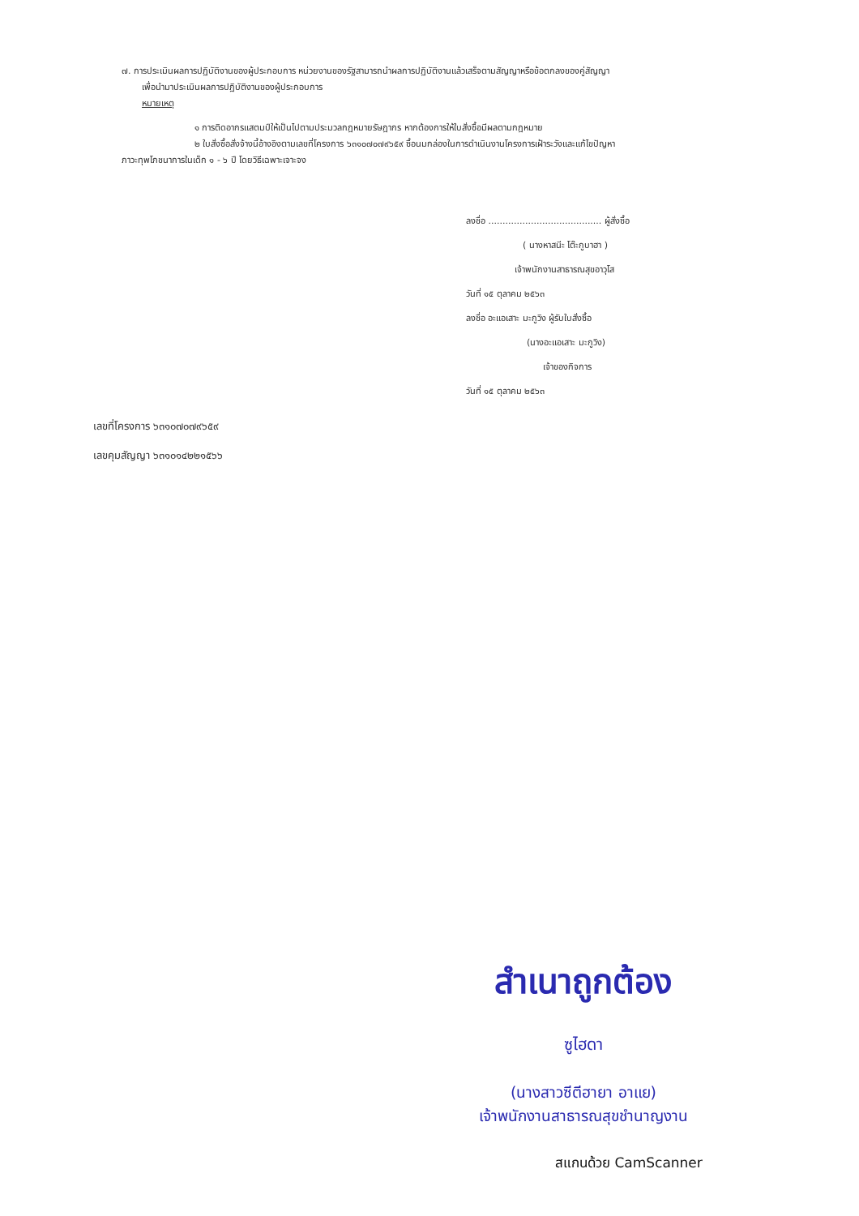๗. การประเมินผลการปฏิบัติงานของผู้ประกอบการ หน่วยงานของรัฐสามารถนำผลการปฏิบัติงานแล้วเสร็จตามสัญญาหรือข้อตกลงของคู่สัญญา
เพื่อนำมาประเมินผลการปฏิบัติงานของผู้ประกอบการ
หมายเหตุ
๑ การติดอากรแสตมป์ให้เป็นไปตามประมวลกฎหมายรัษฎากร หากต้องการให้ใบสั่งซื้อมีผลตามกฎหมาย
๒ ใบสั่งซื้อสั่งจ้างนี้อ้างอิงตามเลขที่โครงการ ๖๓๑๐๗๐๗๙๖๕๙ ซื้อนมกล่องในการดำเนินงานโครงการเฝ้าระวังและแก้ไขปัญหา
ภาวะทุพโภชนาการในเด็ก ๑ - ๖ ปี โดยวิธีเฉพาะเจาะจง
ลงชื่อ ........................................ ผู้สั่งซื้อ
( นางหาสนีะ โต๊ะกูบาฮา )
เจ้าพนักงานสาธารณสุขอาวุโส
วันที่ ๑๕ ตุลาคม ๒๕๖๓
ลงชื่อ อะแอเสาะ มะกูวิง ผู้รับใบสั่งซื้อ
(นางอะแอเสาะ มะกูวิง)
เจ้าของกิจการ
วันที่ ๑๕ ตุลาคม ๒๕๖๓
เลขที่โครงการ ๖๓๑๐๗๐๗๙๖๕๙
เลขคุมสัญญา ๖๓๑๐๑๔๒๒๑๕๖๖
สำเนาถูกต้อง
ซูไฮดา
(นางสาวซีตีฮายา อาแย)
เจ้าพนักงานสาธารณสุขชำนาญงาน
สแกนด้วย CamScanner